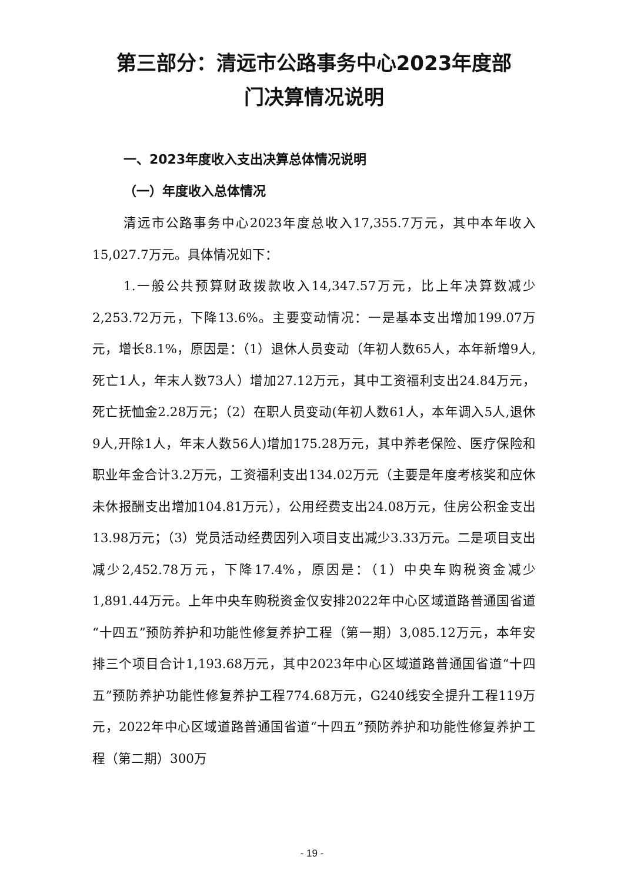第三部分：清远市公路事务中心2023年度部
门决算情况说明
一、2023年度收入支出决算总体情况说明
（一）年度收入总体情况
清远市公路事务中心2023年度总收入17,355.7万元，其中本年收入15,027.7万元。具体情况如下：
1.一般公共预算财政拨款收入14,347.57万元，比上年决算数减少2,253.72万元，下降13.6%。主要变动情况：一是基本支出增加199.07万元，增长8.1%，原因是：（1）退休人员变动（年初人数65人，本年新增9人,死亡1人，年末人数73人）增加27.12万元，其中工资福利支出24.84万元，死亡抚恤金2.28万元；（2）在职人员变动(年初人数61人，本年调入5人,退休9人,开除1人，年末人数56人)增加175.28万元，其中养老保险、医疗保险和职业年金合计3.2万元，工资福利支出134.02万元（主要是年度考核奖和应休未休报酬支出增加104.81万元），公用经费支出24.08万元，住房公积金支出13.98万元；（3）党员活动经费因列入项目支出减少3.33万元。二是项目支出减少2,452.78万元，下降17.4%，原因是：（1）中央车购税资金减少1,891.44万元。上年中央车购税资金仅安排2022年中心区域道路普通国省道“十四五”预防养护和功能性修复养护工程（第一期）3,085.12万元，本年安排三个项目合计1,193.68万元，其中2023年中心区域道路普通国省道“十四五”预防养护功能性修复养护工程774.68万元，G240线安全提升工程119万元，2022年中心区域道路普通国省道“十四五”预防养护和功能性修复养护工程（第二期）300万
- 19 -